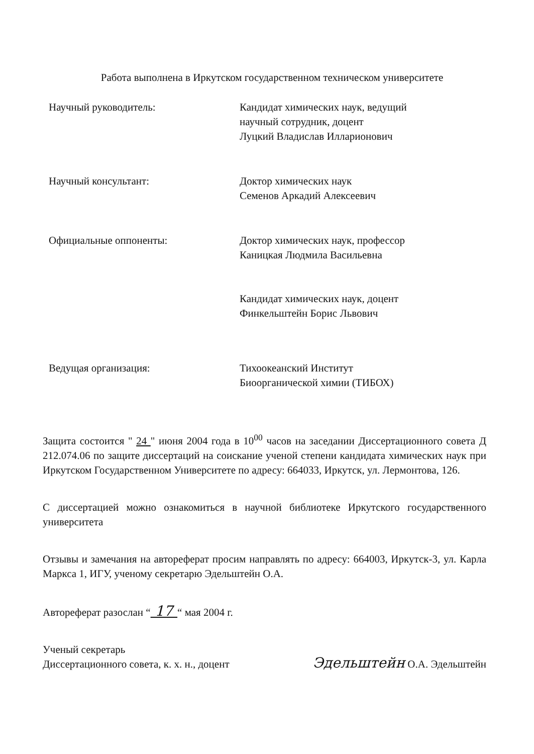Работа выполнена в Иркутском государственном техническом университете
Научный руководитель: Кандидат химических наук, ведущий
научный сотрудник, доцент
Луцкий Владислав Илларионович
Научный консультант: Доктор химических наук
Семенов Аркадий Алексеевич
Официальные оппоненты: Доктор химических наук, профессор
Каницкая Людмила Васильевна
Кандидат химических наук, доцент
Финкельштейн Борис Львович
Ведущая организация: Тихоокеанский Институт
Биоорганической химии (ТИБОХ)
Защита состоится " 24 " июня 2004 года в 10<sup>00</sup> часов на заседании Диссертационного совета Д 212.074.06 по защите диссертаций на соискание ученой степени кандидата химических наук при Иркутском Государственном Университете по адресу: 664033, Иркутск, ул. Лермонтова, 126.
С диссертацией можно ознакомиться в научной библиотеке Иркутского государственного университета
Отзывы и замечания на автореферат просим направлять по адресу: 664003, Иркутск-3, ул. Карла Маркса 1, ИГУ, ученому секретарю Эдельштейн О.А.
Автореферат разослан “ 17 “ мая 2004 г.
Ученый секретарь
Диссертационного совета, к. х. н., доцент
Эдельштейн О.А. Эдельштейн